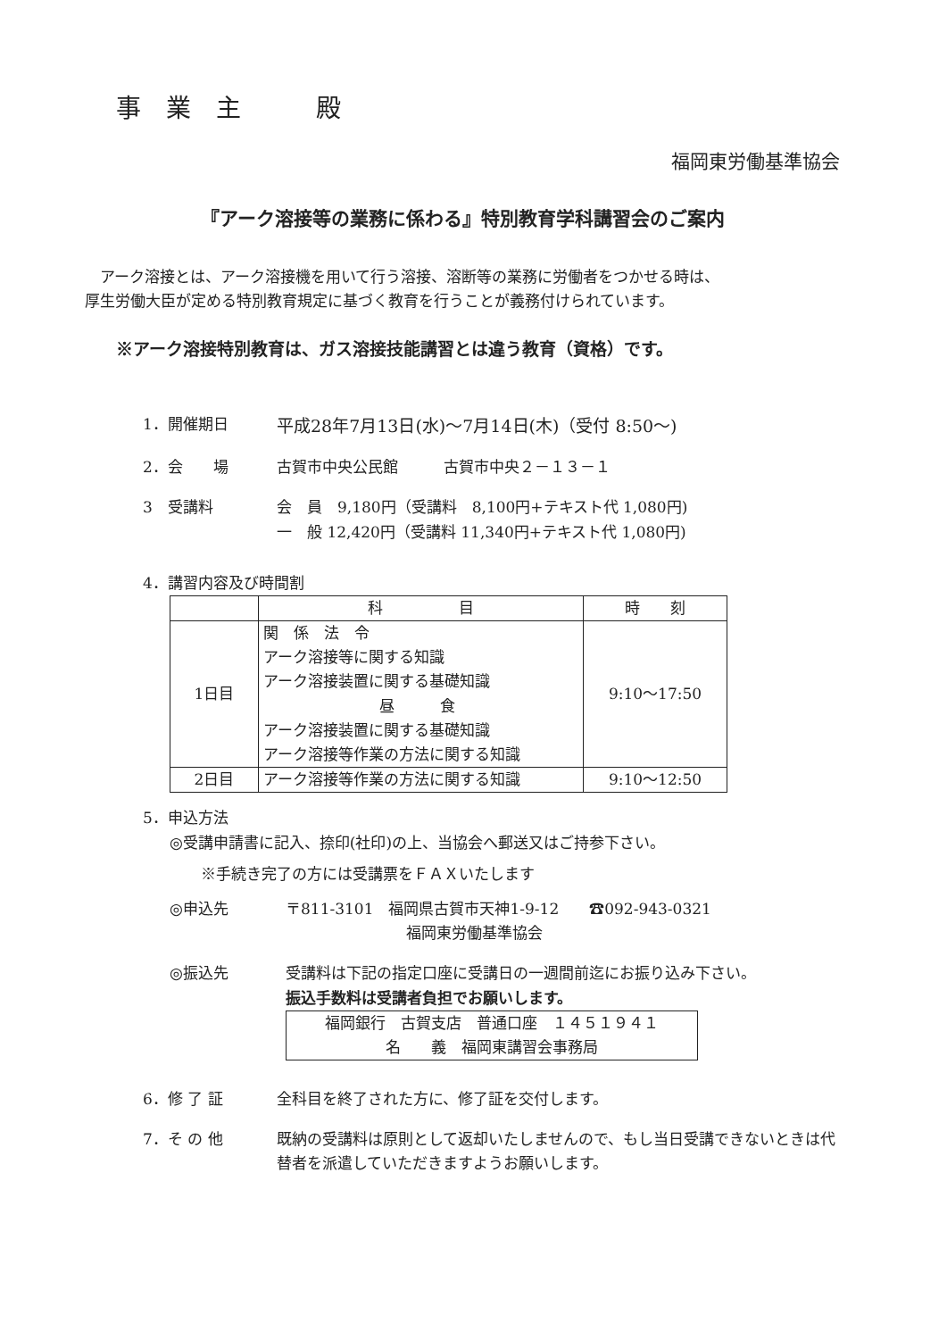事業主　殿
福岡東労働基準協会
『アーク溶接等の業務に係わる』特別教育学科講習会のご案内
アーク溶接とは、アーク溶接機を用いて行う溶接、溶断等の業務に労働者をつかせる時は、
厚生労働大臣が定める特別教育規定に基づく教育を行うことが義務付けられています。
※アーク溶接特別教育は、ガス溶接技能講習とは違う教育（資格）です。
1．開催期日 平成28年7月13日(水)～7月14日(木)（受付 8:50～)
2．会　　場 古賀市中央公民館　　　古賀市中央２－１３－１
3　受講料 会　員　9,180円（受講料　8,100円+テキスト代 1,080円)
一　般 12,420円（受講料 11,340円+テキスト代 1,080円)
4．講習内容及び時間割
| | 科 目 | 時 刻 |
| --- | --- | --- |
| 1日目 | 関 係 法 令 アーク溶接等に関する知識 アーク溶接装置に関する基礎知識 昼 食 アーク溶接装置に関する基礎知識 アーク溶接等作業の方法に関する知識 | 9:10～17:50 |
| 2日目 | アーク溶接等作業の方法に関する知識 | 9:10～12:50 |
5．申込方法
◎受講申請書に記入、捺印(社印)の上、当協会へ郵送又はご持参下さい。
※手続き完了の方には受講票をＦＡＸいたします
◎申込先 〒811-3101　福岡県古賀市天神1-9-12　　☎092-943-0321
福岡東労働基準協会
◎振込先 受講料は下記の指定口座に受講日の一週間前迄にお振り込み下さい。
振込手数料は受講者負担でお願いします。
福岡銀行　古賀支店　普通口座　１４５１９４１
名　　義　福岡東講習会事務局
6．修 了 証 全科目を終了された方に、修了証を交付します。
7．そ の 他 既納の受講料は原則として返却いたしませんので、もし当日受講できないときは代替者を派遣していただきますようお願いします。